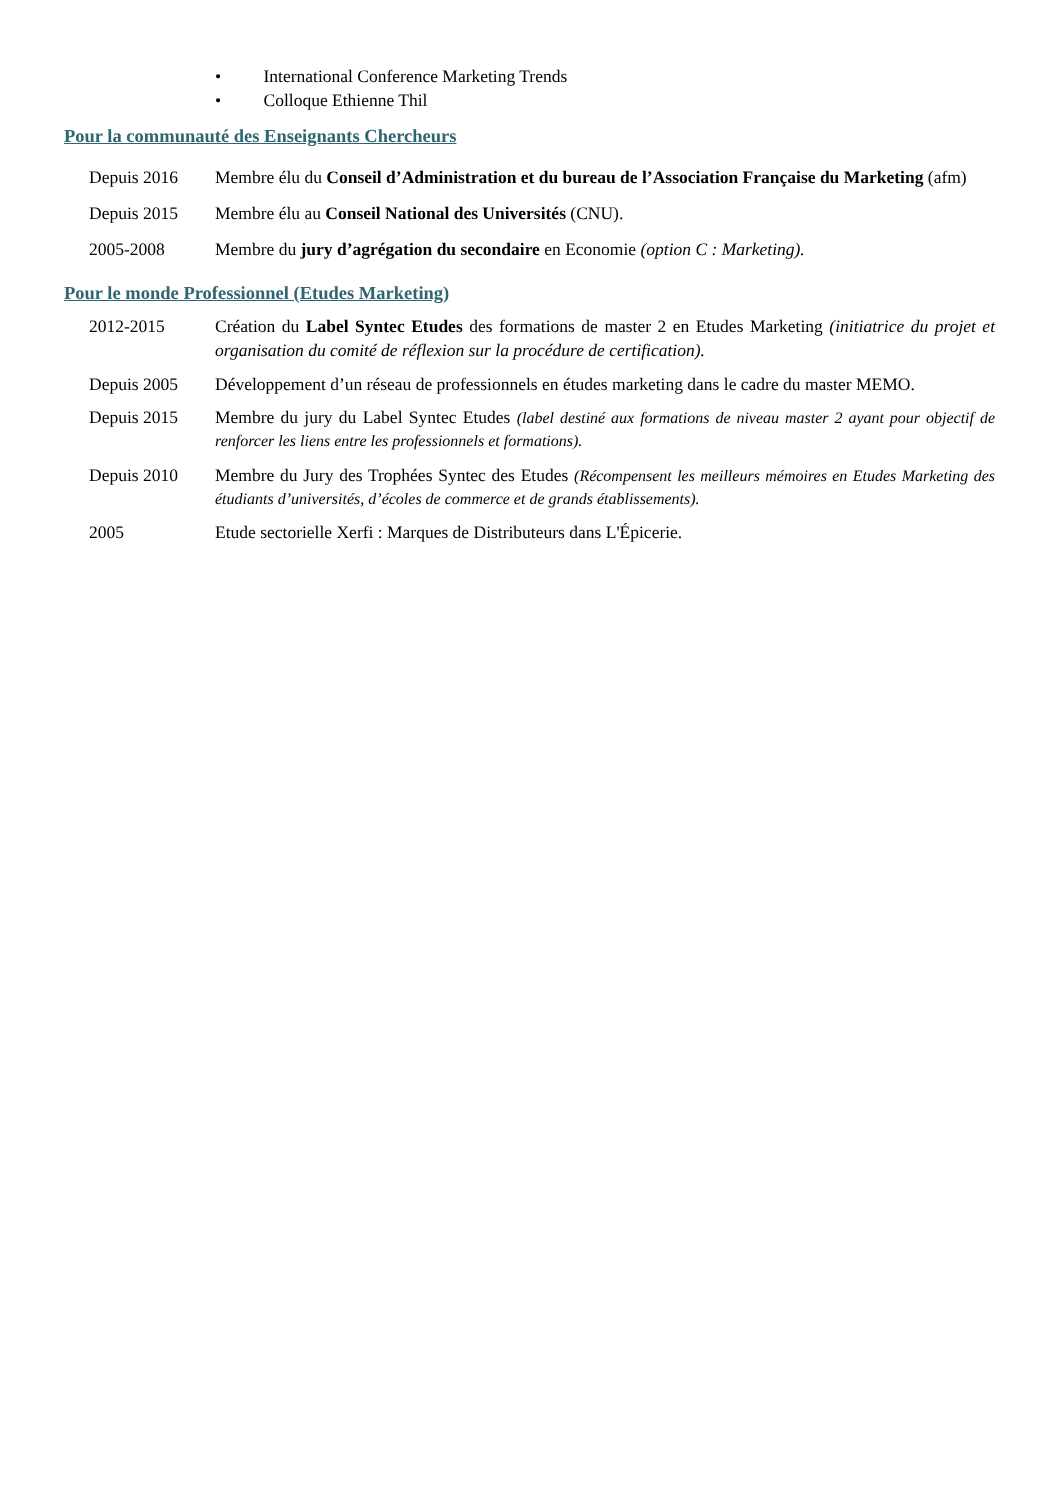• International Conference Marketing Trends
• Colloque Ethienne Thil
Pour la communauté des Enseignants Chercheurs
Depuis 2016 Membre élu du Conseil d’Administration et du bureau de l’Association Française du Marketing (afm)
Depuis 2015 Membre élu au Conseil National des Universités (CNU).
2005-2008 Membre du jury d’agrégation du secondaire en Economie (option C : Marketing).
Pour le monde Professionnel (Etudes Marketing)
2012-2015 Création du Label Syntec Etudes des formations de master 2 en Etudes Marketing (initiatrice du projet et organisation du comité de réflexion sur la procédure de certification).
Depuis 2005 Développement d’un réseau de professionnels en études marketing dans le cadre du master MEMO.
Depuis 2015 Membre du jury du Label Syntec Etudes (label destiné aux formations de niveau master 2 ayant pour objectif de renforcer les liens entre les professionnels et formations).
Depuis 2010 Membre du Jury des Trophées Syntec des Etudes (Récompensent les meilleurs mémoires en Etudes Marketing des étudiants d’universités, d’écoles de commerce et de grands établissements).
2005 Etude sectorielle Xerfi : Marques de Distributeurs dans L'Épicerie.